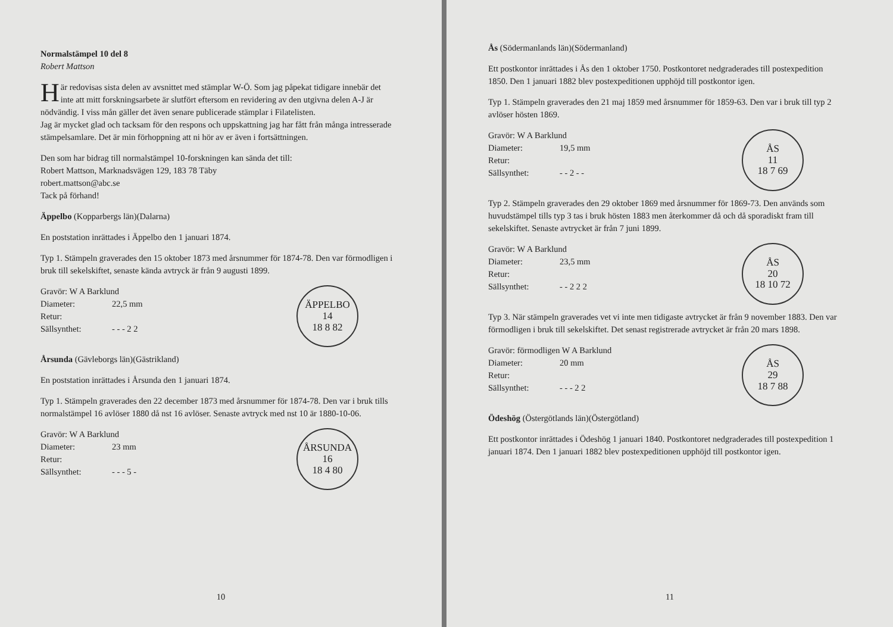Normalstämpel 10 del 8
Robert Mattson
Här redovisas sista delen av avsnittet med stämplar W-Ö. Som jag påpekat tidigare innebär det inte att mitt forskningsarbete är slutfört eftersom en revidering av den utgivna delen A-J är nödvändig. I viss mån gäller det även senare publicerade stämplar i Filatelisten.
Jag är mycket glad och tacksam för den respons och uppskattning jag har fått från många intresserade stämpelsamlare. Det är min förhoppning att ni hör av er även i fortsättningen.
Den som har bidrag till normalstämpel 10-forskningen kan sända det till:
Robert Mattson, Marknadsvägen 129, 183 78 Täby
robert.mattson@abc.se
Tack på förhand!
Äppelbo (Kopparbergs län)(Dalarna)
En poststation inrättades i Äppelbo den 1 januari 1874.
Typ 1. Stämpeln graverades den 15 oktober 1873 med årsnummer för 1874-78. Den var förmodligen i bruk till sekelskiftet, senaste kända avtryck är från 9 augusti 1899.
ÄPPELBO
14
18 8 82
Gravör: W A Barklund
Diameter: 22,5 mm
Retur:
Sällsynthet: - - - 2 2
Årsunda (Gävleborgs län)(Gästrikland)
En poststation inrättades i Årsunda den 1 januari 1874.
Typ 1. Stämpeln graverades den 22 december 1873 med årsnummer för 1874-78. Den var i bruk tills normalstämpel 16 avlöser 1880 då nst 16 avlöser. Senaste avtryck med nst 10 är 1880-10-06.
ÅRSUNDA
16
18 4 80
Gravör: W A Barklund
Diameter: 23 mm
Retur:
Sällsynthet: - - - 5 -
10
Ås (Södermanlands län)(Södermanland)
Ett postkontor inrättades i Ås den 1 oktober 1750. Postkontoret nedgraderades till postexpedition 1850. Den 1 januari 1882 blev postexpeditionen upphöjd till postkontor igen.
Typ 1. Stämpeln graverades den 21 maj 1859 med årsnummer för 1859-63. Den var i bruk till typ 2 avlöser hösten 1869.
ÅS
11
18 7 69
Gravör: W A Barklund
Diameter: 19,5 mm
Retur:
Sällsynthet: - - 2 - -
Typ 2. Stämpeln graverades den 29 oktober 1869 med årsnummer för 1869-73. Den används som huvudstämpel tills typ 3 tas i bruk hösten 1883 men återkommer då och då sporadiskt fram till sekelskiftet. Senaste avtrycket är från 7 juni 1899.
ÅS
20
18 10 72
Gravör: W A Barklund
Diameter: 23,5 mm
Retur:
Sällsynthet: - - 2 2 2
Typ 3. När stämpeln graverades vet vi inte men tidigaste avtrycket är från 9 november 1883. Den var förmodligen i bruk till sekelskiftet. Det senast registrerade avtrycket är från 20 mars 1898.
ÅS
29
18 7 88
Gravör: förmodligen W A Barklund
Diameter: 20 mm
Retur:
Sällsynthet: - - - 2 2
Ödeshög (Östergötlands län)(Östergötland)
Ett postkontor inrättades i Ödeshög 1 januari 1840. Postkontoret nedgraderades till postexpedition 1 januari 1874. Den 1 januari 1882 blev postexpeditionen upphöjd till postkontor igen.
11